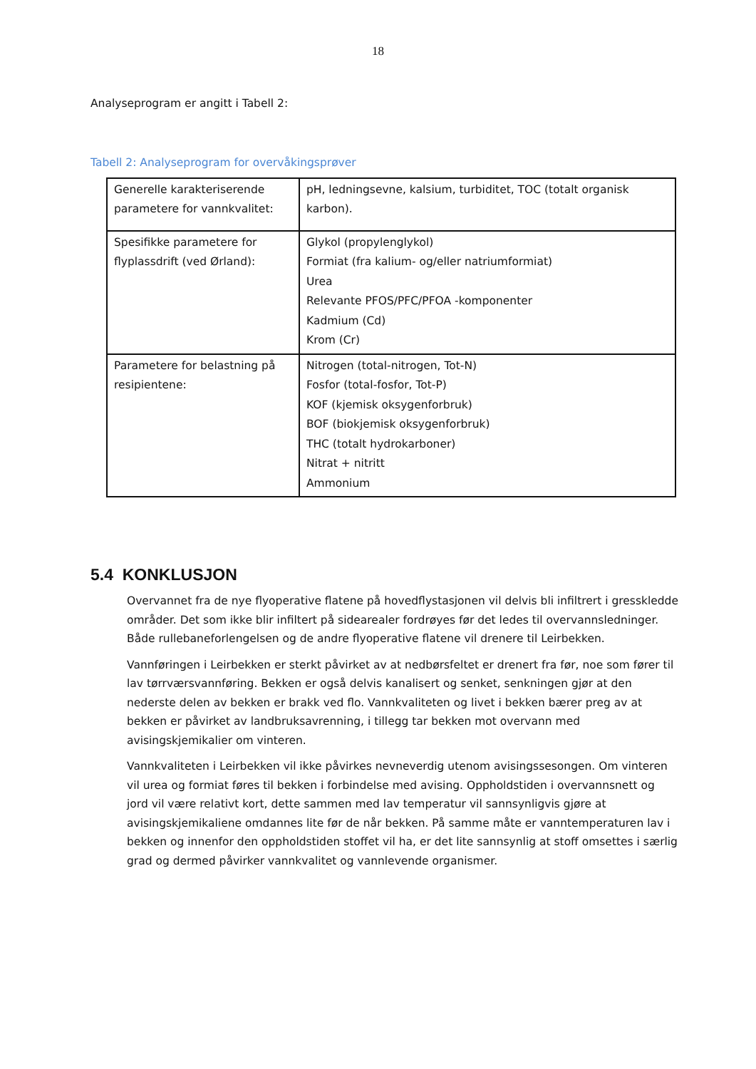18
Analyseprogram er angitt i Tabell 2:
Tabell 2: Analyseprogram for overvåkingsprøver
| Generelle karakteriserende parametere for vannkvalitet: | pH, ledningsevne, kalsium, turbiditet, TOC (totalt organisk karbon). |
| Spesifikke parametere for flyplassdrift (ved Ørland): | Glykol (propylenglykol) Formiat (fra kalium- og/eller natriumformiat) Urea Relevante PFOS/PFC/PFOA -komponenter Kadmium (Cd) Krom (Cr) |
| Parametere for belastning på resipientene: | Nitrogen (total-nitrogen, Tot-N) Fosfor (total-fosfor, Tot-P) KOF (kjemisk oksygenforbruk) BOF (biokjemisk oksygenforbruk) THC (totalt hydrokarboner) Nitrat + nitritt Ammonium |
5.4 KONKLUSJON
Overvannet fra de nye flyoperative flatene på hovedflystasjonen vil delvis bli infiltrert i gresskledde områder. Det som ikke blir infiltert på sidearealer fordrøyes før det ledes til overvannsledninger. Både rullebaneforlengelsen og de andre flyoperative flatene vil drenere til Leirbekken.
Vannføringen i Leirbekken er sterkt påvirket av at nedbørsfeltet er drenert fra før, noe som fører til lav tørrværsvannføring. Bekken er også delvis kanalisert og senket, senkningen gjør at den nederste delen av bekken er brakk ved flo. Vannkvaliteten og livet i bekken bærer preg av at bekken er påvirket av landbruksavrenning, i tillegg tar bekken mot overvann med avisingskjemikalier om vinteren.
Vannkvaliteten i Leirbekken vil ikke påvirkes nevneverdig utenom avisingssesongen. Om vinteren vil urea og formiat føres til bekken i forbindelse med avising. Oppholdstiden i overvannsnett og jord vil være relativt kort, dette sammen med lav temperatur vil sannsynligvis gjøre at avisingskjemikaliene omdannes lite før de når bekken. På samme måte er vanntemperaturen lav i bekken og innenfor den oppholdstiden stoffet vil ha, er det lite sannsynlig at stoff omsettes i særlig grad og dermed påvirker vannkvalitet og vannlevende organismer.